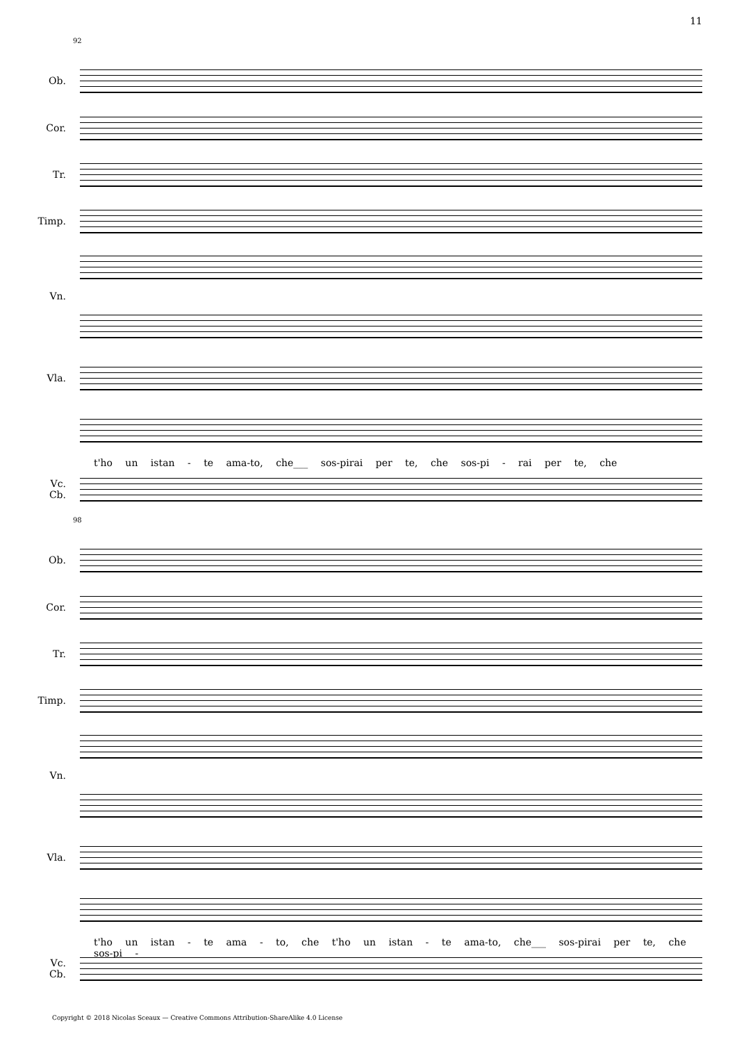11
92
Ob.
Cor.
Tr.
Timp.
Vn.
Vla.
t'ho un istan - te ama-to, che___ sos-pirai per te, che sos-pi - rai per te, che
Vc.
Cb.
98
Ob.
Cor.
Tr.
Timp.
Vn.
Vla.
t'ho un istan - te ama - to, che t'ho un istan - te ama-to, che___ sos-pirai per te, che sos-pi -
Vc.
Cb.
Copyright © 2018 Nicolas Sceaux — Creative Commons Attribution-ShareAlike 4.0 License